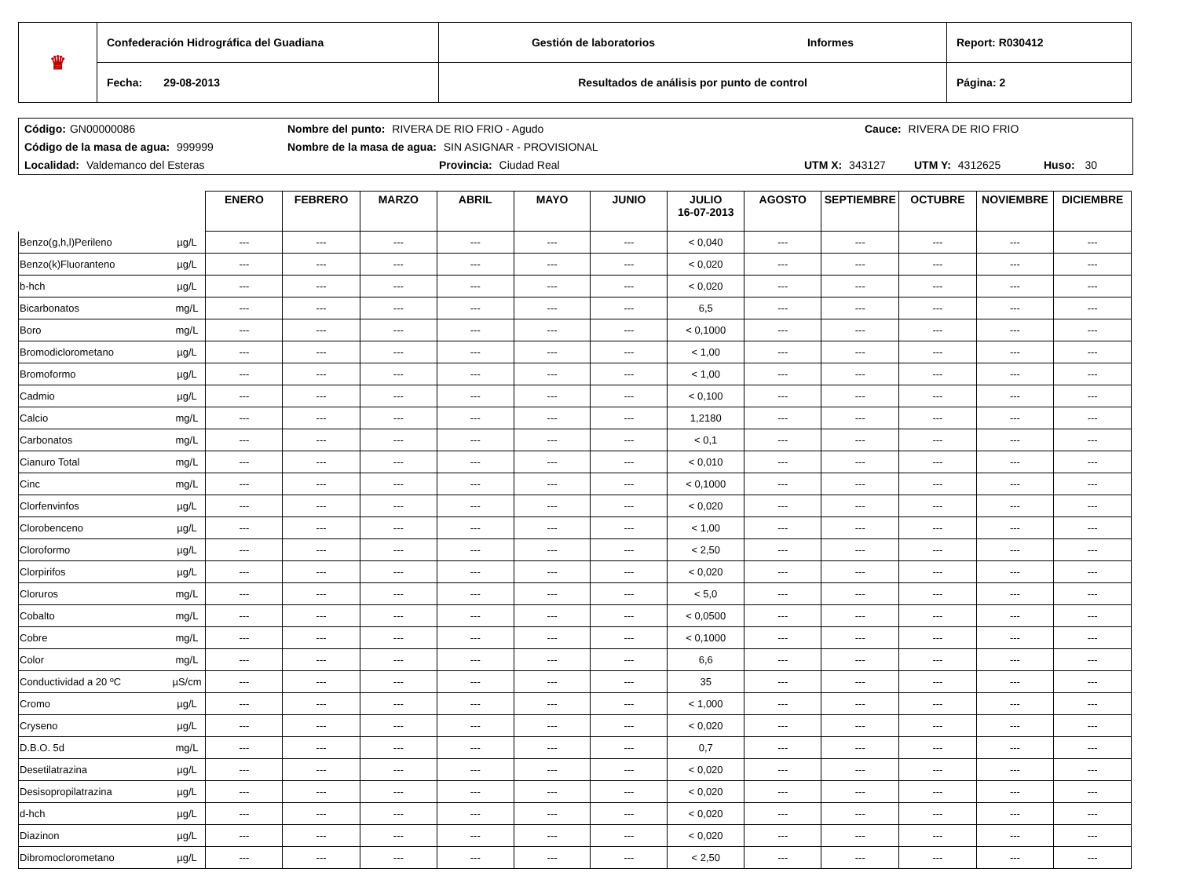| ♛ | Confederación Hidrográfica del Guadiana | Gestión de laboratorios Informes | Report: R030412 |
| | Fecha: 29-08-2013 | Resultados de análisis por punto de control | Página: 2 |
Código: GN00000086 Nombre del punto: RIVERA DE RIO FRIO - Agudo Cauce: RIVERA DE RIO FRIO
Código de la masa de agua: 999999 Nombre de la masa de agua: SIN ASIGNAR - PROVISIONAL
Localidad: Valdemanco del Esteras Provincia: Ciudad Real UTM X: 343127 UTM Y: 4312625 Huso: 30
| | | ENERO | FEBRERO | MARZO | ABRIL | MAYO | JUNIO | JULIO 16-07-2013 | AGOSTO | SEPTIEMBRE | OCTUBRE | NOVIEMBRE | DICIEMBRE |
| --- | --- | --- | --- | --- | --- | --- | --- | --- | --- | --- | --- | --- | --- |
| Benzo(g,h,l)Perileno | µg/L | --- | --- | --- | --- | --- | --- | < 0,040 | --- | --- | --- | --- | --- |
| Benzo(k)Fluoranteno | µg/L | --- | --- | --- | --- | --- | --- | < 0,020 | --- | --- | --- | --- | --- |
| b-hch | µg/L | --- | --- | --- | --- | --- | --- | < 0,020 | --- | --- | --- | --- | --- |
| Bicarbonatos | mg/L | --- | --- | --- | --- | --- | --- | 6,5 | --- | --- | --- | --- | --- |
| Boro | mg/L | --- | --- | --- | --- | --- | --- | < 0,1000 | --- | --- | --- | --- | --- |
| Bromodiclorometano | µg/L | --- | --- | --- | --- | --- | --- | < 1,00 | --- | --- | --- | --- | --- |
| Bromoformo | µg/L | --- | --- | --- | --- | --- | --- | < 1,00 | --- | --- | --- | --- | --- |
| Cadmio | µg/L | --- | --- | --- | --- | --- | --- | < 0,100 | --- | --- | --- | --- | --- |
| Calcio | mg/L | --- | --- | --- | --- | --- | --- | 1,2180 | --- | --- | --- | --- | --- |
| Carbonatos | mg/L | --- | --- | --- | --- | --- | --- | < 0,1 | --- | --- | --- | --- | --- |
| Cianuro Total | mg/L | --- | --- | --- | --- | --- | --- | < 0,010 | --- | --- | --- | --- | --- |
| Cinc | mg/L | --- | --- | --- | --- | --- | --- | < 0,1000 | --- | --- | --- | --- | --- |
| Clorfenvinfos | µg/L | --- | --- | --- | --- | --- | --- | < 0,020 | --- | --- | --- | --- | --- |
| Clorobenceno | µg/L | --- | --- | --- | --- | --- | --- | < 1,00 | --- | --- | --- | --- | --- |
| Cloroformo | µg/L | --- | --- | --- | --- | --- | --- | < 2,50 | --- | --- | --- | --- | --- |
| Clorpirifos | µg/L | --- | --- | --- | --- | --- | --- | < 0,020 | --- | --- | --- | --- | --- |
| Cloruros | mg/L | --- | --- | --- | --- | --- | --- | < 5,0 | --- | --- | --- | --- | --- |
| Cobalto | mg/L | --- | --- | --- | --- | --- | --- | < 0,0500 | --- | --- | --- | --- | --- |
| Cobre | mg/L | --- | --- | --- | --- | --- | --- | < 0,1000 | --- | --- | --- | --- | --- |
| Color | mg/L | --- | --- | --- | --- | --- | --- | 6,6 | --- | --- | --- | --- | --- |
| Conductividad a 20 ºC | µS/cm | --- | --- | --- | --- | --- | --- | 35 | --- | --- | --- | --- | --- |
| Cromo | µg/L | --- | --- | --- | --- | --- | --- | < 1,000 | --- | --- | --- | --- | --- |
| Cryseno | µg/L | --- | --- | --- | --- | --- | --- | < 0,020 | --- | --- | --- | --- | --- |
| D.B.O. 5d | mg/L | --- | --- | --- | --- | --- | --- | 0,7 | --- | --- | --- | --- | --- |
| Desetilatrazina | µg/L | --- | --- | --- | --- | --- | --- | < 0,020 | --- | --- | --- | --- | --- |
| Desisopropilatrazina | µg/L | --- | --- | --- | --- | --- | --- | < 0,020 | --- | --- | --- | --- | --- |
| d-hch | µg/L | --- | --- | --- | --- | --- | --- | < 0,020 | --- | --- | --- | --- | --- |
| Diazinon | µg/L | --- | --- | --- | --- | --- | --- | < 0,020 | --- | --- | --- | --- | --- |
| Dibromoclorometano | µg/L | --- | --- | --- | --- | --- | --- | < 2,50 | --- | --- | --- | --- | --- |